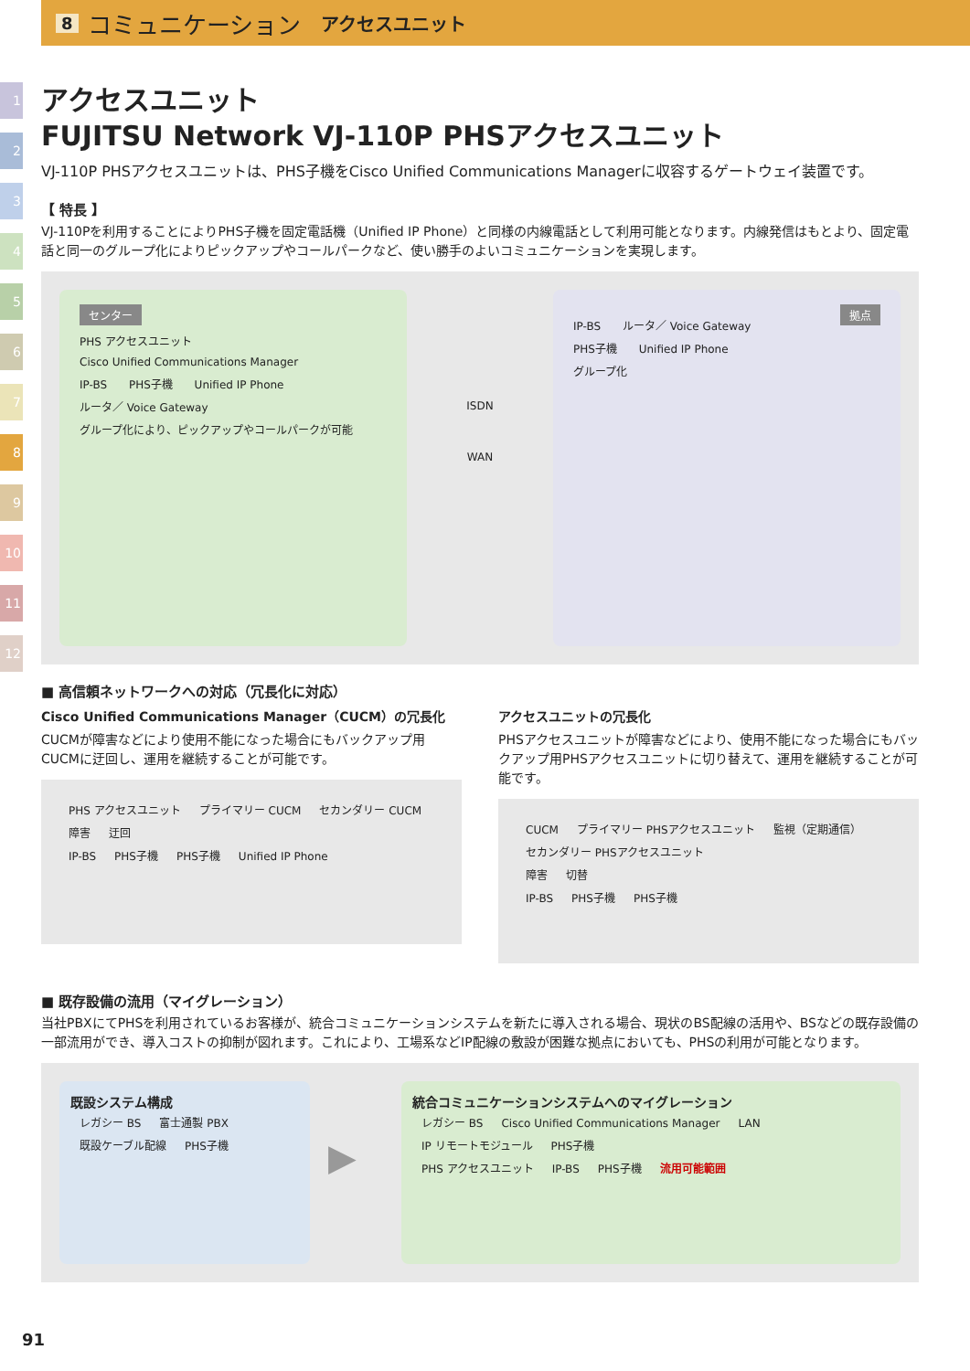8 コミュニケーション アクセスユニット
1
2
3
4
5
6
7
8
9
10
11
12
アクセスユニット
FUJITSU Network VJ-110P PHSアクセスユニット
VJ-110P PHSアクセスユニットは、PHS子機をCisco Unified Communications Managerに収容するゲートウェイ装置です。
【 特長 】
VJ-110Pを利用することによりPHS子機を固定電話機（Unified IP Phone）と同様の内線電話として利用可能となります。内線発信はもとより、固定電話と同一のグループ化によりピックアップやコールパークなど、使い勝手のよいコミュニケーションを実現します。
センター
PHS アクセスユニット Cisco Unified Communications Manager
IP-BS PHS子機 Unified IP Phone ルータ／ Voice Gateway
グループ化により、ピックアップやコールパークが可能
ISDN
WAN
拠点
IP-BS ルータ／ Voice Gateway
PHS子機 Unified IP Phone
グループ化
■ 高信頼ネットワークへの対応（冗長化に対応）
Cisco Unified Communications Manager（CUCM）の冗長化
CUCMが障害などにより使用不能になった場合にもバックアップ用CUCMに迂回し、運用を継続することが可能です。
PHS アクセスユニット プライマリー CUCM セカンダリー CUCM
障害 迂回
IP-BS PHS子機 PHS子機 Unified IP Phone
アクセスユニットの冗長化
PHSアクセスユニットが障害などにより、使用不能になった場合にもバックアップ用PHSアクセスユニットに切り替えて、運用を継続することが可能です。
CUCM プライマリー PHSアクセスユニット 監視（定期通信） セカンダリー PHSアクセスユニット
障害 切替
IP-BS PHS子機 PHS子機
■ 既存設備の流用（マイグレーション）
当社PBXにてPHSを利用されているお客様が、統合コミュニケーションシステムを新たに導入される場合、現状のBS配線の活用や、BSなどの既存設備の一部流用ができ、導入コストの抑制が図れます。これにより、工場系などIP配線の敷設が困難な拠点においても、PHSの利用が可能となります。
既設システム構成
レガシー BS 富士通製 PBX
既設ケーブル配線 PHS子機
▶
統合コミュニケーションシステムへのマイグレーション
レガシー BS Cisco Unified Communications Manager LAN IP リモートモジュール PHS子機
PHS アクセスユニット IP-BS PHS子機 流用可能範囲
91